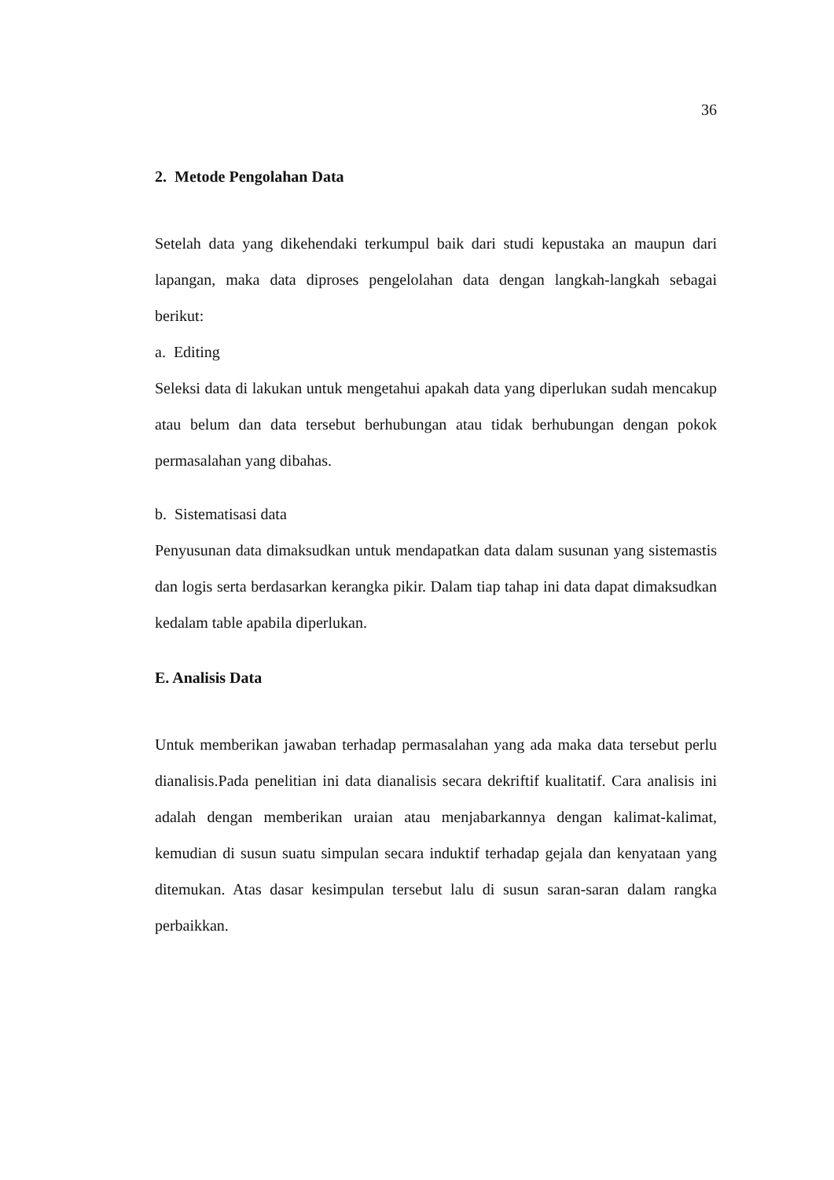36
2. Metode Pengolahan Data
Setelah data yang dikehendaki terkumpul baik dari studi kepustaka an maupun dari lapangan, maka data diproses pengelolahan data dengan langkah-langkah sebagai berikut:
a. Editing
Seleksi data di lakukan untuk mengetahui apakah data yang diperlukan sudah mencakup atau belum dan data tersebut berhubungan atau tidak berhubungan dengan pokok permasalahan yang dibahas.
b. Sistematisasi data
Penyusunan data dimaksudkan untuk mendapatkan data dalam susunan yang sistemastis dan logis serta berdasarkan kerangka pikir. Dalam tiap tahap ini data dapat dimaksudkan kedalam table apabila diperlukan.
E. Analisis Data
Untuk memberikan jawaban terhadap permasalahan yang ada maka data tersebut perlu dianalisis.Pada penelitian ini data dianalisis secara dekriftif kualitatif. Cara analisis ini adalah dengan memberikan uraian atau menjabarkannya dengan kalimat-kalimat, kemudian di susun suatu simpulan secara induktif terhadap gejala dan kenyataan yang ditemukan. Atas dasar kesimpulan tersebut lalu di susun saran-saran dalam rangka perbaikkan.